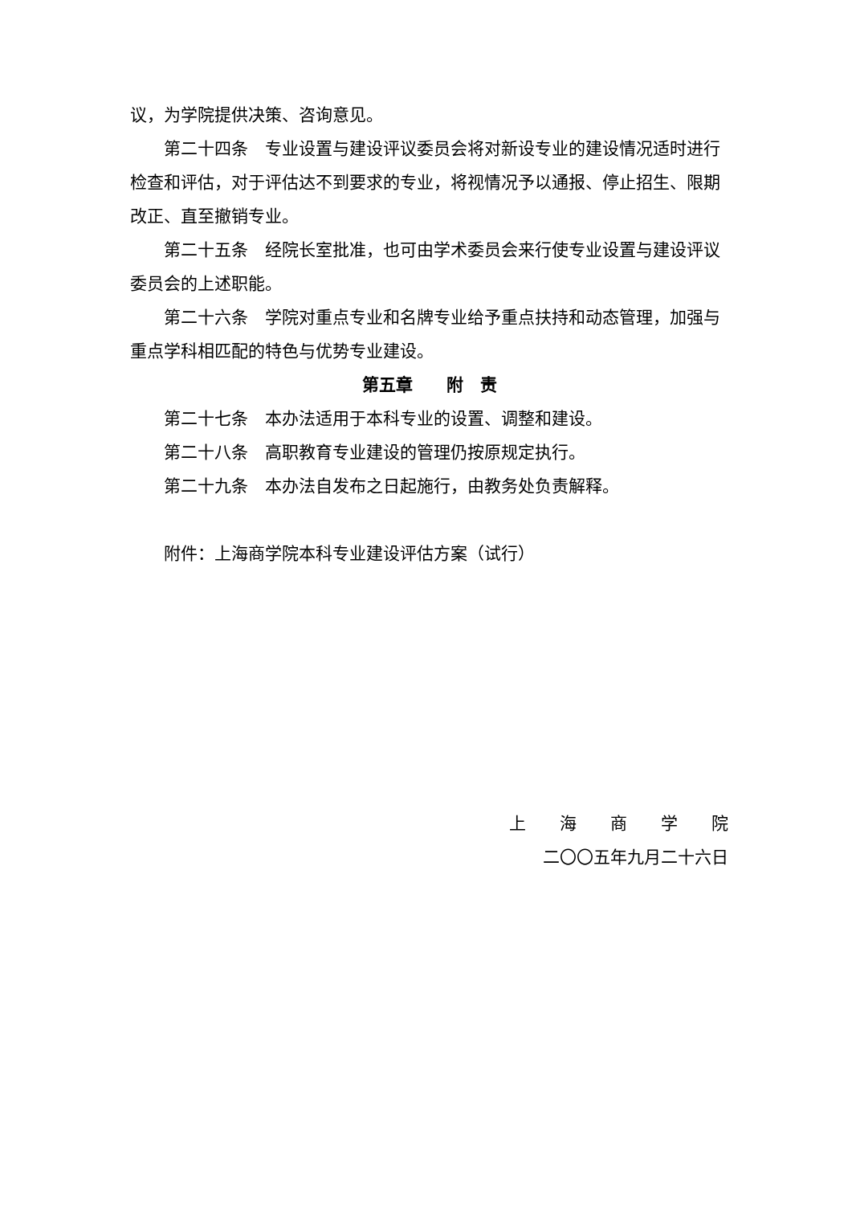议，为学院提供决策、咨询意见。
第二十四条　专业设置与建设评议委员会将对新设专业的建设情况适时进行检查和评估，对于评估达不到要求的专业，将视情况予以通报、停止招生、限期改正、直至撤销专业。
第二十五条　经院长室批准，也可由学术委员会来行使专业设置与建设评议委员会的上述职能。
第二十六条　学院对重点专业和名牌专业给予重点扶持和动态管理，加强与重点学科相匹配的特色与优势专业建设。
第五章　　附　责
第二十七条　本办法适用于本科专业的设置、调整和建设。
第二十八条　高职教育专业建设的管理仍按原规定执行。
第二十九条　本办法自发布之日起施行，由教务处负责解释。
附件：上海商学院本科专业建设评估方案（试行）
上　　海　　商　　学　　院
二〇〇五年九月二十六日